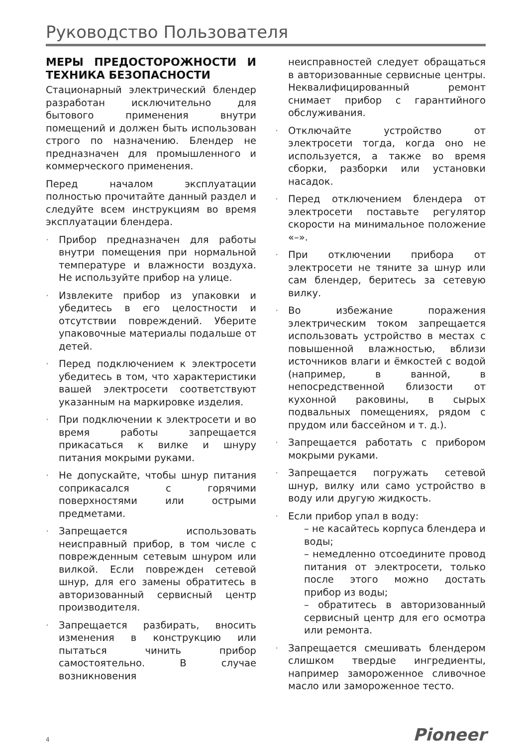Руководство Пользователя
МЕРЫ ПРЕДОСТОРОЖНОСТИ И ТЕХНИКА БЕЗОПАСНОСТИ
Стационарный электрический блендер разработан исключительно для бытового применения внутри помещений и должен быть использован строго по назначению. Блендер не предназначен для промышленного и коммерческого применения.
Перед началом эксплуатации полностью прочитайте данный раздел и следуйте всем инструкциям во время эксплуатации блендера.
· Прибор предназначен для работы внутри помещения при нормальной температуре и влажности воздуха. Не используйте прибор на улице.
· Извлеките прибор из упаковки и убедитесь в его целостности и отсутствии повреждений. Уберите упаковочные материалы подальше от детей.
· Перед подключением к электросети убедитесь в том, что характеристики вашей электросети соответствуют указанным на маркировке изделия.
· При подключении к электросети и во время работы запрещается прикасаться к вилке и шнуру питания мокрыми руками.
· Не допускайте, чтобы шнур питания соприкасался с горячими поверхностями или острыми предметами.
· Запрещается использовать неисправный прибор, в том числе с поврежденным сетевым шнуром или вилкой. Если поврежден сетевой шнур, для его замены обратитесь в авторизованный сервисный центр производителя.
· Запрещается разбирать, вносить изменения в конструкцию или пытаться чинить прибор самостоятельно. В случае возникновения
неисправностей следует обращаться в авторизованные сервисные центры. Неквалифицированный ремонт снимает прибор с гарантийного обслуживания.
· Отключайте устройство от электросети тогда, когда оно не используется, а также во время сборки, разборки или установки насадок.
· Перед отключением блендера от электросети поставьте регулятор скорости на минимальное положение «–».
· При отключении прибора от электросети не тяните за шнур или сам блендер, беритесь за сетевую вилку.
· Во избежание поражения электрическим током запрещается использовать устройство в местах с повышенной влажностью, вблизи источников влаги и ёмкостей с водой (например, в ванной, в непосредственной близости от кухонной раковины, в сырых подвальных помещениях, рядом с прудом или бассейном и т. д.).
· Запрещается работать с прибором мокрыми руками.
· Запрещается погружать сетевой шнур, вилку или само устройство в воду или другую жидкость.
· Если прибор упал в воду:
– не касайтесь корпуса блендера и воды;
– немедленно отсоедините провод питания от электросети, только после этого можно достать прибор из воды;
– обратитесь в авторизованный сервисный центр для его осмотра или ремонта.
· Запрещается смешивать блендером слишком твердые ингредиенты, например замороженное сливочное масло или замороженное тесто.
Pioneer 4